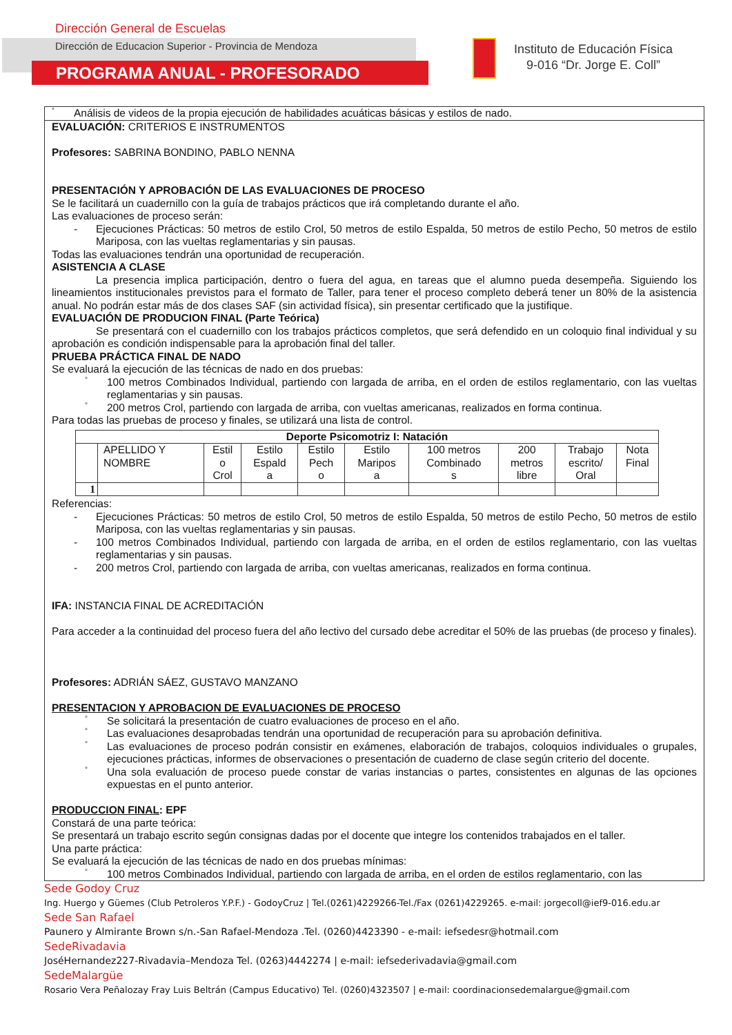Dirección General de Escuelas
Dirección de Educacion Superior - Provincia de Mendoza
PROGRAMA ANUAL - PROFESORADO
Instituto de Educación Física
9-016 “Dr. Jorge E. Coll”
° Análisis de videos de la propia ejecución de habilidades acuáticas básicas y estilos de nado.
EVALUACIÓN: CRITERIOS E INSTRUMENTOS
Profesores: SABRINA BONDINO, PABLO NENNA
PRESENTACIÓN Y APROBACIÓN DE LAS EVALUACIONES DE PROCESO
Se le facilitará un cuadernillo con la guía de trabajos prácticos que irá completando durante el año.
Las evaluaciones de proceso serán:
- Ejecuciones Prácticas: 50 metros de estilo Crol, 50 metros de estilo Espalda, 50 metros de estilo Pecho, 50 metros de estilo Mariposa, con las vueltas reglamentarias y sin pausas.
Todas las evaluaciones tendrán una oportunidad de recuperación.
ASISTENCIA A CLASE
La presencia implica participación, dentro o fuera del agua, en tareas que el alumno pueda desempeña. Siguiendo los lineamientos institucionales previstos para el formato de Taller, para tener el proceso completo deberá tener un 80% de la asistencia anual. No podrán estar más de dos clases SAF (sin actividad física), sin presentar certificado que la justifique.
EVALUACIÓN DE PRODUCION FINAL (Parte Teórica)
Se presentará con el cuadernillo con los trabajos prácticos completos, que será defendido en un coloquio final individual y su aprobación es condición indispensable para la aprobación final del taller.
PRUEBA PRÁCTICA FINAL DE NADO
Se evaluará la ejecución de las técnicas de nado en dos pruebas:
° 100 metros Combinados Individual, partiendo con largada de arriba, en el orden de estilos reglamentario, con las vueltas reglamentarias y sin pausas.
° 200 metros Crol, partiendo con largada de arriba, con vueltas americanas, realizados en forma continua.
Para todas las pruebas de proceso y finales, se utilizará una lista de control.
| Deporte Psicomotriz I: Natación | | | | | | | | | |
| --- | --- | --- | --- | --- | --- | --- | --- | --- | --- |
| | APELLIDO Y NOMBRE | Estil o Crol | Estilo Espald a | Estilo Pech o | Estilo Maripos a | 100 metros Combinado s | 200 metros libre | Trabajo escrito/ Oral | Nota Final |
| 1 | | | | | | | | | |
Referencias:
- Ejecuciones Prácticas: 50 metros de estilo Crol, 50 metros de estilo Espalda, 50 metros de estilo Pecho, 50 metros de estilo Mariposa, con las vueltas reglamentarias y sin pausas.
- 100 metros Combinados Individual, partiendo con largada de arriba, en el orden de estilos reglamentario, con las vueltas reglamentarias y sin pausas.
- 200 metros Crol, partiendo con largada de arriba, con vueltas americanas, realizados en forma continua.
IFA: INSTANCIA FINAL DE ACREDITACIÓN
Para acceder a la continuidad del proceso fuera del año lectivo del cursado debe acreditar el 50% de las pruebas (de proceso y finales).
Profesores: ADRIÁN SÁEZ, GUSTAVO MANZANO
PRESENTACION Y APROBACION DE EVALUACIONES DE PROCESO
° Se solicitará la presentación de cuatro evaluaciones de proceso en el año.
° Las evaluaciones desaprobadas tendrán una oportunidad de recuperación para su aprobación definitiva.
° Las evaluaciones de proceso podrán consistir en exámenes, elaboración de trabajos, coloquios individuales o grupales, ejecuciones prácticas, informes de observaciones o presentación de cuaderno de clase según criterio del docente.
° Una sola evaluación de proceso puede constar de varias instancias o partes, consistentes en algunas de las opciones expuestas en el punto anterior.
PRODUCCION FINAL: EPF
Constará de una parte teórica:
Se presentará un trabajo escrito según consignas dadas por el docente que integre los contenidos trabajados en el taller.
Una parte práctica:
Se evaluará la ejecución de las técnicas de nado en dos pruebas mínimas:
° 100 metros Combinados Individual, partiendo con largada de arriba, en el orden de estilos reglamentario, con las
Sede Godoy Cruz
Ing. Huergo y Güemes (Club Petroleros Y.P.F.) - GodoyCruz | Tel.(0261)4229266-Tel./Fax (0261)4229265. e-mail: jorgecoll@ief9-016.edu.ar
Sede San Rafael
Paunero y Almirante Brown s/n.-San Rafael-Mendoza .Tel. (0260)4423390 - e-mail: iefsedesr@hotmail.com
SedeRivadavia
JoséHernandez227-Rivadavia–Mendoza Tel. (0263)4442274 | e-mail: iefsederivadavia@gmail.com
SedeMalargüe
Rosario Vera Peñalozay Fray Luis Beltrán (Campus Educativo) Tel. (0260)4323507 | e-mail: coordinacionsedemalargue@gmail.com